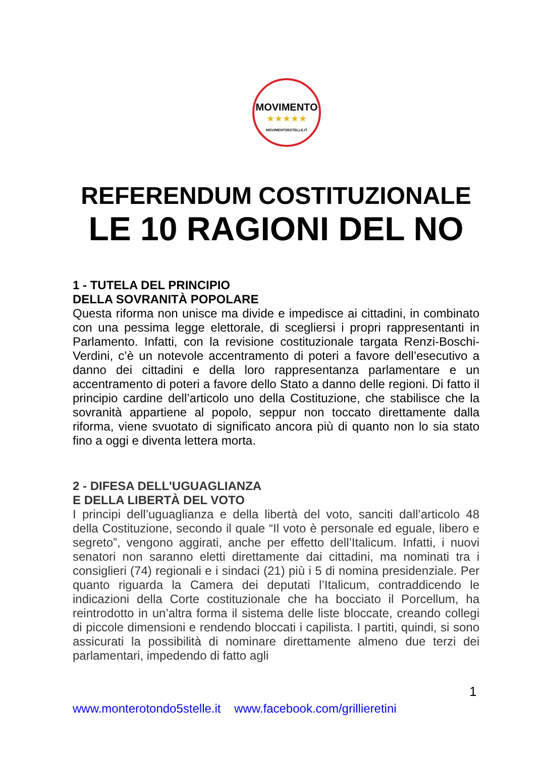MOVIMENTO
★★★★★
MOVIMENTO5STELLE.IT
REFERENDUM COSTITUZIONALE
LE 10 RAGIONI DEL NO
1 - TUTELA DEL PRINCIPIO
DELLA SOVRANITÀ POPOLARE
Questa riforma non unisce ma divide e impedisce ai cittadini, in combinato con una pessima legge elettorale, di scegliersi i propri rappresentanti in Parlamento. Infatti, con la revisione costituzionale targata Renzi-Boschi-Verdini, c’è un notevole accentramento di poteri a favore dell’esecutivo a danno dei cittadini e della loro rappresentanza parlamentare e un accentramento di poteri a favore dello Stato a danno delle regioni. Di fatto il principio cardine dell’articolo uno della Costituzione, che stabilisce che la sovranità appartiene al popolo, seppur non toccato direttamente dalla riforma, viene svuotato di significato ancora più di quanto non lo sia stato fino a oggi e diventa lettera morta.
2 - DIFESA DELL'UGUAGLIANZA
E DELLA LIBERTÀ DEL VOTO
I principi dell’uguaglianza e della libertà del voto, sanciti dall’articolo 48 della Costituzione, secondo il quale “Il voto è personale ed eguale, libero e segreto”, vengono aggirati, anche per effetto dell’Italicum. Infatti, i nuovi senatori non saranno eletti direttamente dai cittadini, ma nominati tra i consiglieri (74) regionali e i sindaci (21) più i 5 di nomina presidenziale. Per quanto riguarda la Camera dei deputati l’Italicum, contraddicendo le indicazioni della Corte costituzionale che ha bocciato il Porcellum, ha reintrodotto in un’altra forma il sistema delle liste bloccate, creando collegi di piccole dimensioni e rendendo bloccati i capilista. I partiti, quindi, si sono assicurati la possibilità di nominare direttamente almeno due terzi dei parlamentari, impedendo di fatto agli
1
www.monterotondo5stelle.it www.facebook.com/grillieretini